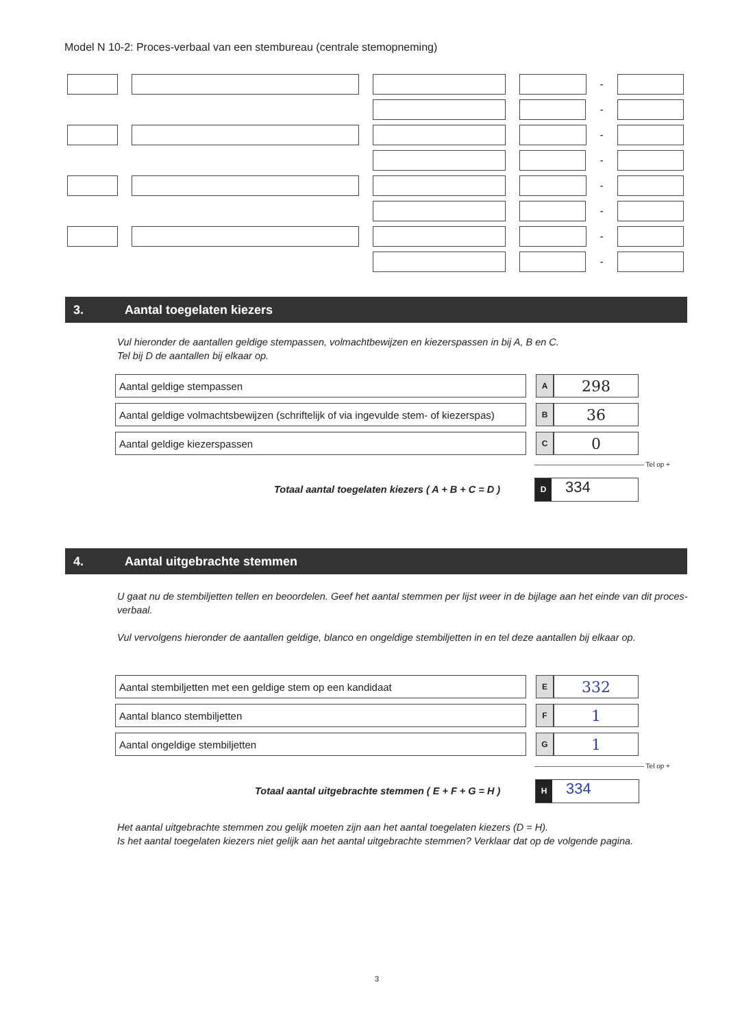Model N 10-2: Proces-verbaal van een stembureau (centrale stemopneming)
-
-
-
-
-
-
-
-
3. Aantal toegelaten kiezers
Vul hieronder de aantallen geldige stempassen, volmachtbewijzen en kiezerspassen in bij A, B en C.
Tel bij D de aantallen bij elkaar op.
| Aantal geldige stempassen | | A | 298 |
| Aantal geldige volmachtsbewijzen (schriftelijk of via ingevulde stem- of kiezerspas) | | B | 36 |
| Aantal geldige kiezerspassen | | C | 0 |
———————————————— Tel op +
Totaal aantal toegelaten kiezers ( A + B + C = D )
D 334
4. Aantal uitgebrachte stemmen
U gaat nu de stembiljetten tellen en beoordelen. Geef het aantal stemmen per lijst weer in de bijlage aan het einde van dit proces-verbaal.
Vul vervolgens hieronder de aantallen geldige, blanco en ongeldige stembiljetten in en tel deze aantallen bij elkaar op.
| Aantal stembiljetten met een geldige stem op een kandidaat | | E | 332 |
| Aantal blanco stembiljetten | | F | 1 |
| Aantal ongeldige stembiljetten | | G | 1 |
———————————————— Tel op +
Totaal aantal uitgebrachte stemmen ( E + F + G = H )
H 334
Het aantal uitgebrachte stemmen zou gelijk moeten zijn aan het aantal toegelaten kiezers (D = H).
Is het aantal toegelaten kiezers niet gelijk aan het aantal uitgebrachte stemmen? Verklaar dat op de volgende pagina.
3